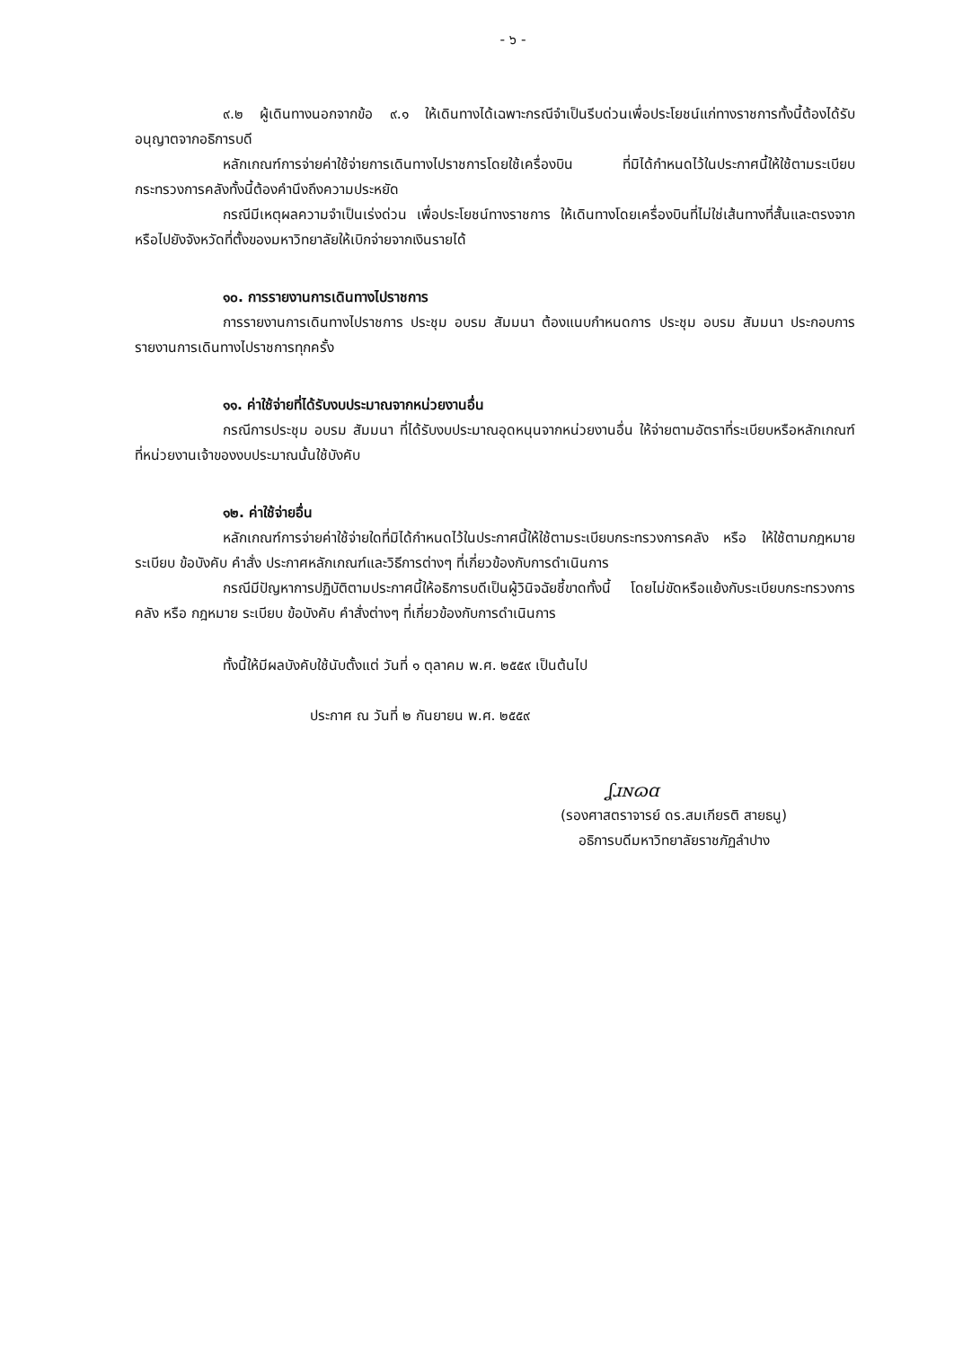- ๖ -
๙.๒ ผู้เดินทางนอกจากข้อ ๙.๑ ให้เดินทางได้เฉพาะกรณีจำเป็นรีบด่วนเพื่อประโยชน์แก่ทางราชการทั้งนี้ต้องได้รับอนุญาตจากอธิการบดี
หลักเกณฑ์การจ่ายค่าใช้จ่ายการเดินทางไปราชการโดยใช้เครื่องบิน ที่มิได้กำหนดไว้ในประกาศนี้ให้ใช้ตามระเบียบกระทรวงการคลังทั้งนี้ต้องคำนึงถึงความประหยัด
กรณีมีเหตุผลความจำเป็นเร่งด่วน เพื่อประโยชน์ทางราชการ ให้เดินทางโดยเครื่องบินที่ไม่ใช่เส้นทางที่สั้นและตรงจากหรือไปยังจังหวัดที่ตั้งของมหาวิทยาลัยให้เบิกจ่ายจากเงินรายได้
๑๐. การรายงานการเดินทางไปราชการ
การรายงานการเดินทางไปราชการ ประชุม อบรม สัมมนา ต้องแนบกำหนดการ ประชุม อบรม สัมมนา ประกอบการรายงานการเดินทางไปราชการทุกครั้ง
๑๑. ค่าใช้จ่ายที่ได้รับงบประมาณจากหน่วยงานอื่น
กรณีการประชุม อบรม สัมมนา ที่ได้รับงบประมาณอุดหนุนจากหน่วยงานอื่น ให้จ่ายตามอัตราที่ระเบียบหรือหลักเกณฑ์ที่หน่วยงานเจ้าของงบประมาณนั้นใช้บังคับ
๑๒. ค่าใช้จ่ายอื่น
หลักเกณฑ์การจ่ายค่าใช้จ่ายใดที่มิได้กำหนดไว้ในประกาศนี้ให้ใช้ตามระเบียบกระทรวงการคลัง หรือ ให้ใช้ตามกฎหมาย ระเบียบ ข้อบังคับ คำสั่ง ประกาศหลักเกณฑ์และวิธีการต่างๆ ที่เกี่ยวข้องกับการดำเนินการ
กรณีมีปัญหาการปฏิบัติตามประกาศนี้ให้อธิการบดีเป็นผู้วินิจฉัยชี้ขาดทั้งนี้ โดยไม่ขัดหรือแย้งกับระเบียบกระทรวงการคลัง หรือ กฎหมาย ระเบียบ ข้อบังคับ คำสั่งต่างๆ ที่เกี่ยวข้องกับการดำเนินการ
ทั้งนี้ให้มีผลบังคับใช้นับตั้งแต่ วันที่ ๑ ตุลาคม พ.ศ. ๒๕๕๙ เป็นต้นไป
ประกาศ ณ วันที่ ๒ กันยายน พ.ศ. ๒๕๕๙
ʆɹɴɷɑ
(รองศาสตราจารย์ ดร.สมเกียรติ สายธนู)
อธิการบดีมหาวิทยาลัยราชภัฏลำปาง